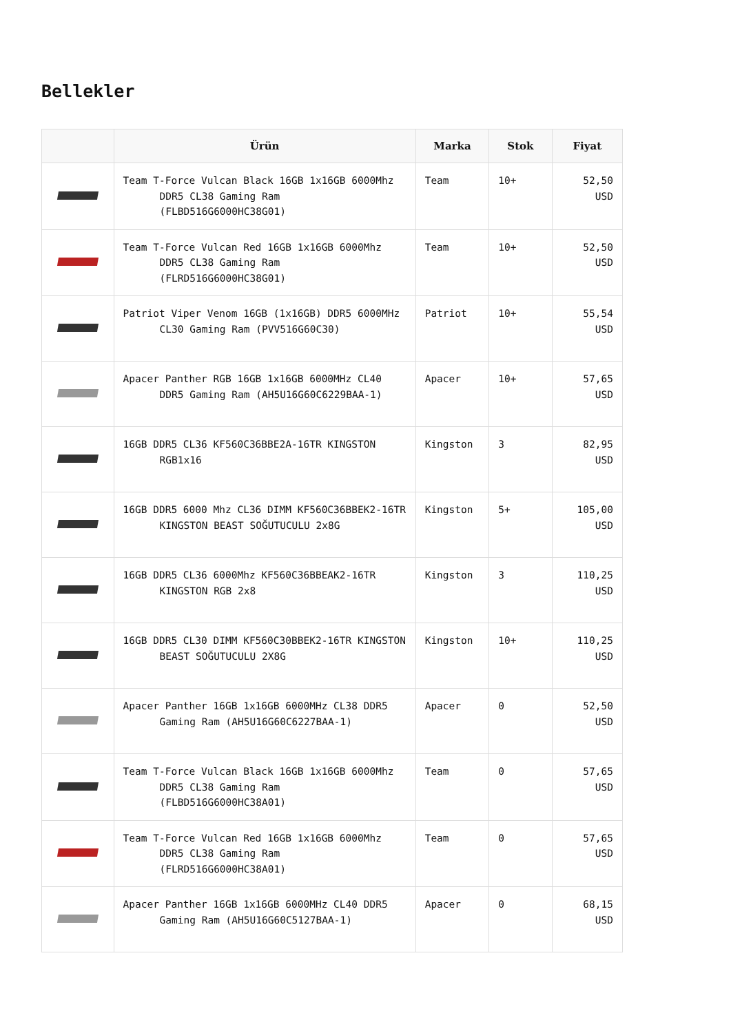Bellekler
| | Ürün | Marka | Stok | Fiyat |
| --- | --- | --- | --- | --- |
| | Team T-Force Vulcan Black 16GB 1x16GB 6000Mhz DDR5 CL38 Gaming Ram (FLBD516G6000HC38G01) | Team | 10+ | 52,50 USD |
| | Team T-Force Vulcan Red 16GB 1x16GB 6000Mhz DDR5 CL38 Gaming Ram (FLRD516G6000HC38G01) | Team | 10+ | 52,50 USD |
| | Patriot Viper Venom 16GB (1x16GB) DDR5 6000MHz CL30 Gaming Ram (PVV516G60C30) | Patriot | 10+ | 55,54 USD |
| | Apacer Panther RGB 16GB 1x16GB 6000MHz CL40 DDR5 Gaming Ram (AH5U16G60C6229BAA-1) | Apacer | 10+ | 57,65 USD |
| | 16GB DDR5 CL36 KF560C36BBE2A-16TR KINGSTON RGB1x16 | Kingston | 3 | 82,95 USD |
| | 16GB DDR5 6000 Mhz CL36 DIMM KF560C36BBEK2-16TR KINGSTON BEAST SOĞUTUCULU 2x8G | Kingston | 5+ | 105,00 USD |
| | 16GB DDR5 CL36 6000Mhz KF560C36BBEAK2-16TR KINGSTON RGB 2x8 | Kingston | 3 | 110,25 USD |
| | 16GB DDR5 CL30 DIMM KF560C30BBEK2-16TR KINGSTON BEAST SOĞUTUCULU 2X8G | Kingston | 10+ | 110,25 USD |
| | Apacer Panther 16GB 1x16GB 6000MHz CL38 DDR5 Gaming Ram (AH5U16G60C6227BAA-1) | Apacer | 0 | 52,50 USD |
| | Team T-Force Vulcan Black 16GB 1x16GB 6000Mhz DDR5 CL38 Gaming Ram (FLBD516G6000HC38A01) | Team | 0 | 57,65 USD |
| | Team T-Force Vulcan Red 16GB 1x16GB 6000Mhz DDR5 CL38 Gaming Ram (FLRD516G6000HC38A01) | Team | 0 | 57,65 USD |
| | Apacer Panther 16GB 1x16GB 6000MHz CL40 DDR5 Gaming Ram (AH5U16G60C5127BAA-1) | Apacer | 0 | 68,15 USD |